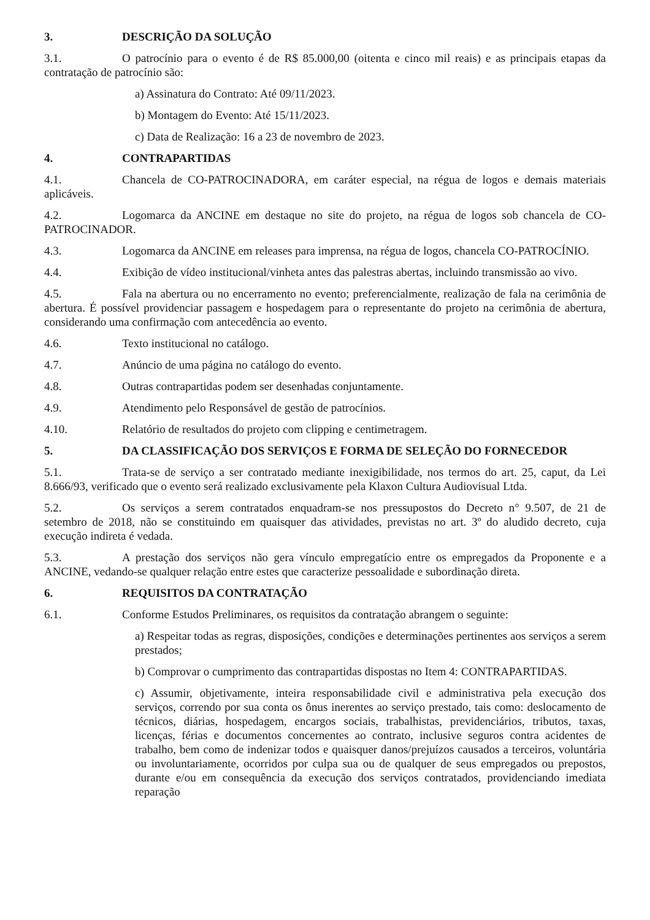3. DESCRIÇÃO DA SOLUÇÃO
3.1. O patrocínio para o evento é de R$ 85.000,00 (oitenta e cinco mil reais) e as principais etapas da contratação de patrocínio são:
a) Assinatura do Contrato: Até 09/11/2023.
b) Montagem do Evento: Até 15/11/2023.
c) Data de Realização: 16 a 23 de novembro de 2023.
4. CONTRAPARTIDAS
4.1. Chancela de CO-PATROCINADORA, em caráter especial, na régua de logos e demais materiais aplicáveis.
4.2. Logomarca da ANCINE em destaque no site do projeto, na régua de logos sob chancela de CO-PATROCINADOR.
4.3. Logomarca da ANCINE em releases para imprensa, na régua de logos, chancela CO-PATROCÍNIO.
4.4. Exibição de vídeo institucional/vinheta antes das palestras abertas, incluindo transmissão ao vivo.
4.5. Fala na abertura ou no encerramento no evento; preferencialmente, realização de fala na cerimônia de abertura. É possível providenciar passagem e hospedagem para o representante do projeto na cerimônia de abertura, considerando uma confirmação com antecedência ao evento.
4.6. Texto institucional no catálogo.
4.7. Anúncio de uma página no catálogo do evento.
4.8. Outras contrapartidas podem ser desenhadas conjuntamente.
4.9. Atendimento pelo Responsável de gestão de patrocínios.
4.10. Relatório de resultados do projeto com clipping e centimetragem.
5. DA CLASSIFICAÇÃO DOS SERVIÇOS E FORMA DE SELEÇÃO DO FORNECEDOR
5.1. Trata-se de serviço a ser contratado mediante inexigibilidade, nos termos do art. 25, caput, da Lei 8.666/93, verificado que o evento será realizado exclusivamente pela Klaxon Cultura Audiovisual Ltda.
5.2. Os serviços a serem contratados enquadram-se nos pressupostos do Decreto n° 9.507, de 21 de setembro de 2018, não se constituindo em quaisquer das atividades, previstas no art. 3º do aludido decreto, cuja execução indireta é vedada.
5.3. A prestação dos serviços não gera vínculo empregatício entre os empregados da Proponente e a ANCINE, vedando-se qualquer relação entre estes que caracterize pessoalidade e subordinação direta.
6. REQUISITOS DA CONTRATAÇÃO
6.1. Conforme Estudos Preliminares, os requisitos da contratação abrangem o seguinte:
a) Respeitar todas as regras, disposições, condições e determinações pertinentes aos serviços a serem prestados;
b) Comprovar o cumprimento das contrapartidas dispostas no Item 4: CONTRAPARTIDAS.
c) Assumir, objetivamente, inteira responsabilidade civil e administrativa pela execução dos serviços, correndo por sua conta os ônus inerentes ao serviço prestado, tais como: deslocamento de técnicos, diárias, hospedagem, encargos sociais, trabalhistas, previdenciários, tributos, taxas, licenças, férias e documentos concernentes ao contrato, inclusive seguros contra acidentes de trabalho, bem como de indenizar todos e quaisquer danos/prejuízos causados a terceiros, voluntária ou involuntariamente, ocorridos por culpa sua ou de qualquer de seus empregados ou prepostos, durante e/ou em consequência da execução dos serviços contratados, providenciando imediata reparação